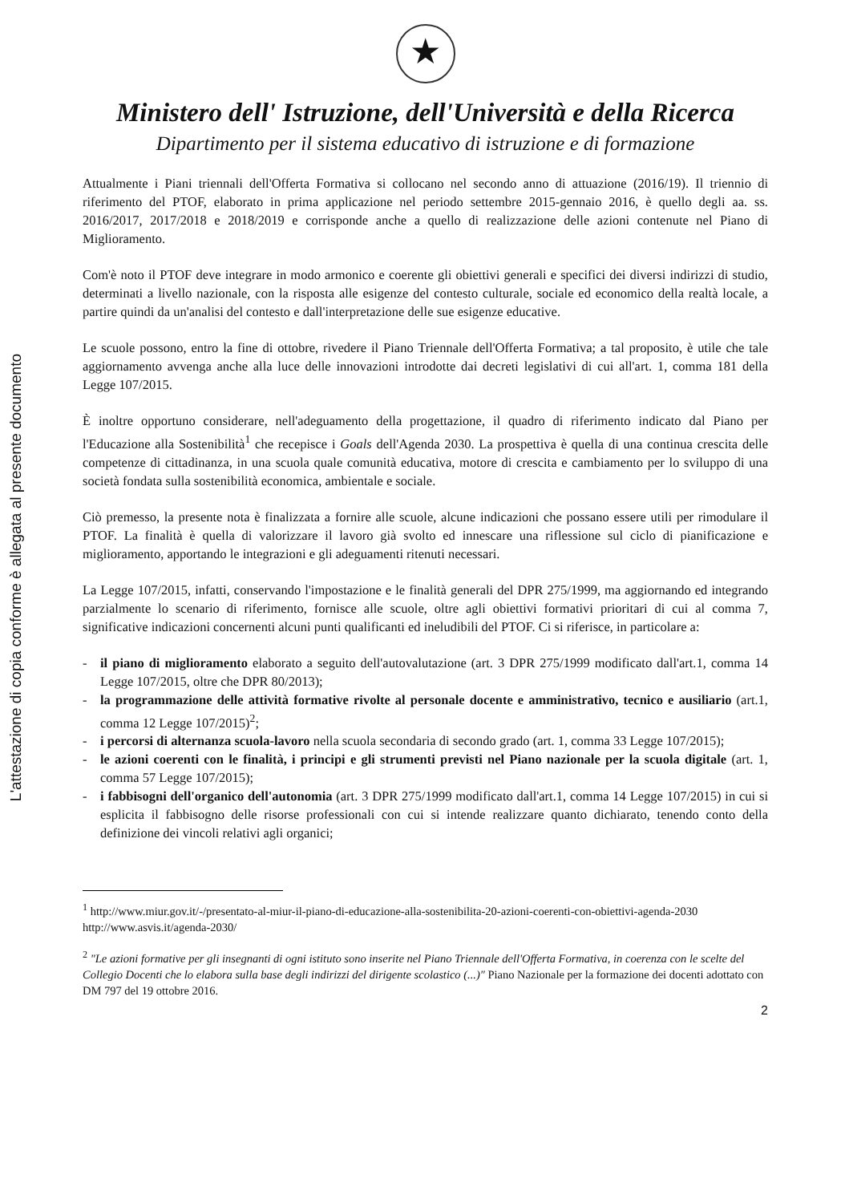L'attestazione di copia conforme è allegata al presente documento
★
Ministero dell' Istruzione, dell'Università e della Ricerca
Dipartimento per il sistema educativo di istruzione e di formazione
Attualmente i Piani triennali dell'Offerta Formativa si collocano nel secondo anno di attuazione (2016/19). Il triennio di riferimento del PTOF, elaborato in prima applicazione nel periodo settembre 2015-gennaio 2016, è quello degli aa. ss. 2016/2017, 2017/2018 e 2018/2019 e corrisponde anche a quello di realizzazione delle azioni contenute nel Piano di Miglioramento.
Com'è noto il PTOF deve integrare in modo armonico e coerente gli obiettivi generali e specifici dei diversi indirizzi di studio, determinati a livello nazionale, con la risposta alle esigenze del contesto culturale, sociale ed economico della realtà locale, a partire quindi da un'analisi del contesto e dall'interpretazione delle sue esigenze educative.
Le scuole possono, entro la fine di ottobre, rivedere il Piano Triennale dell'Offerta Formativa; a tal proposito, è utile che tale aggiornamento avvenga anche alla luce delle innovazioni introdotte dai decreti legislativi di cui all'art. 1, comma 181 della Legge 107/2015.
È inoltre opportuno considerare, nell'adeguamento della progettazione, il quadro di riferimento indicato dal Piano per l'Educazione alla Sostenibilità<sup>1</sup> che recepisce i Goals dell'Agenda 2030. La prospettiva è quella di una continua crescita delle competenze di cittadinanza, in una scuola quale comunità educativa, motore di crescita e cambiamento per lo sviluppo di una società fondata sulla sostenibilità economica, ambientale e sociale.
Ciò premesso, la presente nota è finalizzata a fornire alle scuole, alcune indicazioni che possano essere utili per rimodulare il PTOF. La finalità è quella di valorizzare il lavoro già svolto ed innescare una riflessione sul ciclo di pianificazione e miglioramento, apportando le integrazioni e gli adeguamenti ritenuti necessari.
La Legge 107/2015, infatti, conservando l'impostazione e le finalità generali del DPR 275/1999, ma aggiornando ed integrando parzialmente lo scenario di riferimento, fornisce alle scuole, oltre agli obiettivi formativi prioritari di cui al comma 7, significative indicazioni concernenti alcuni punti qualificanti ed ineludibili del PTOF. Ci si riferisce, in particolare a:
- il piano di miglioramento elaborato a seguito dell'autovalutazione (art. 3 DPR 275/1999 modificato dall'art.1, comma 14 Legge 107/2015, oltre che DPR 80/2013);
- la programmazione delle attività formative rivolte al personale docente e amministrativo, tecnico e ausiliario (art.1, comma 12 Legge 107/2015)<sup>2</sup>;
- i percorsi di alternanza scuola-lavoro nella scuola secondaria di secondo grado (art. 1, comma 33 Legge 107/2015);
- le azioni coerenti con le finalità, i principi e gli strumenti previsti nel Piano nazionale per la scuola digitale (art. 1, comma 57 Legge 107/2015);
- i fabbisogni dell'organico dell'autonomia (art. 3 DPR 275/1999 modificato dall'art.1, comma 14 Legge 107/2015) in cui si esplicita il fabbisogno delle risorse professionali con cui si intende realizzare quanto dichiarato, tenendo conto della definizione dei vincoli relativi agli organici;
<sup>1</sup> http://www.miur.gov.it/-/presentato-al-miur-il-piano-di-educazione-alla-sostenibilita-20-azioni-coerenti-con-obiettivi-agenda-2030
http://www.asvis.it/agenda-2030/
<sup>2</sup> "Le azioni formative per gli insegnanti di ogni istituto sono inserite nel Piano Triennale dell'Offerta Formativa, in coerenza con le scelte del Collegio Docenti che lo elabora sulla base degli indirizzi del dirigente scolastico (...)" Piano Nazionale per la formazione dei docenti adottato con DM 797 del 19 ottobre 2016.
2